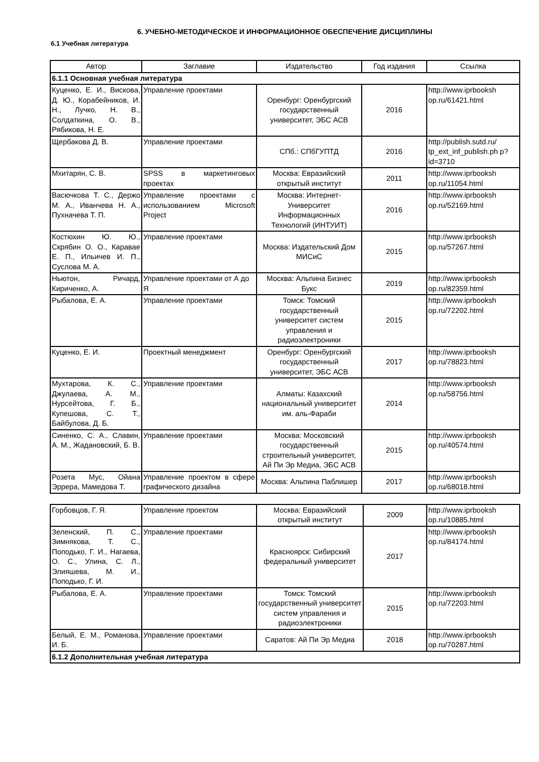6. УЧЕБНО-МЕТОДИЧЕСКОЕ И ИНФОРМАЦИОННОЕ ОБЕСПЕЧЕНИЕ ДИСЦИПЛИНЫ
6.1 Учебная литература
| Автор | Заглавие | Издательство | Год издания | Ссылка |
| --- | --- | --- | --- | --- |
| 6.1.1 Основная учебная литература | | | | |
| Куценко, Е. И., Вискова, Д. Ю., Корабейников, И. Н., Лучко, Н. В., Солдаткина, О. В., Рябикова, Н. Е. | Управление проектами | Оренбург: Оренбургский государственный университет, ЭБС АСВ | 2016 | http://www.iprbooksh op.ru/61421.html |
| Щербакова Д. В. | Управление проектами | СПб.: СПбГУПТД | 2016 | http://publish.sutd.ru/ tp_ext_inf_publish.ph p?id=3710 |
| Мхитарян, С. В. | SPSS в маркетинговых проектах | Москва: Евразийский открытый институт | 2011 | http://www.iprbooksh op.ru/11054.html |
| Васючкова Т. С., Держо М. А., Иванчева Н. А., Пухначева Т. П. | Управление проектами с использованием Microsoft Project | Москва: Интернет-Университет Информационных Технологий (ИНТУИТ) | 2016 | http://www.iprbooksh op.ru/52169.html |
| Костюхин Ю. Ю., Скрябин О. О., Каравае Е. П., Ильичев И. П., Суслова М. А. | Управление проектами | Москва: Издательский Дом МИСиС | 2015 | http://www.iprbooksh op.ru/57267.html |
| Ньютон, Ричард, Кириченко, А. | Управление проектами от А до Я | Москва: Альпина Бизнес Букс | 2019 | http://www.iprbooksh op.ru/82359.html |
| Рыбалова, Е. А. | Управление проектами | Томск: Томский государственный университет систем управления и радиоэлектроники | 2015 | http://www.iprbooksh op.ru/72202.html |
| Куценко, Е. И. | Проектный менеджмент | Оренбург: Оренбургский государственный университет, ЭБС АСВ | 2017 | http://www.iprbooksh op.ru/78823.html |
| Мухтарова, К. С., Джулаева, А. М., Нурсейтова, Г. Б., Купешова, С. Т., Байбулова, Д. Б. | Управление проектами | Алматы: Казахский национальный университет им. аль-Фараби | 2014 | http://www.iprbooksh op.ru/58756.html |
| Синенко, С. А., Славин, А. М., Жадановский, Б. В. | Управление проектами | Москва: Московский государственный строительный университет, Ай Пи Эр Медиа, ЭБС АСВ | 2015 | http://www.iprbooksh op.ru/40574.html |
| Розета Мус, Ойана Эррера, Мамедова Т. | Управление проектом в сфере графического дизайна | Москва: Альпина Паблишер | 2017 | http://www.iprbooksh op.ru/68018.html |
| Горбовцов, Г. Я. | Управление проектом | Москва: Евразийский открытый институт | 2009 | http://www.iprbooksh op.ru/10885.html |
| Зеленский, П. С., Зимнякова, Т. С., Поподько, Г. И., Нагаева, О. С., Улина, С. Л., Элияшева, М. И., Поподько, Г. И. | Управление проектами | Красноярск: Сибирский федеральный университет | 2017 | http://www.iprbooksh op.ru/84174.html |
| Рыбалова, Е. А. | Управление проектами | Томск: Томский государственный университет систем управления и радиоэлектроники | 2015 | http://www.iprbooksh op.ru/72203.html |
| Белый, Е. М., Романова, И. Б. | Управление проектами | Саратов: Ай Пи Эр Медиа | 2018 | http://www.iprbooksh op.ru/70287.html |
| 6.1.2 Дополнительная учебная литература | | | | |